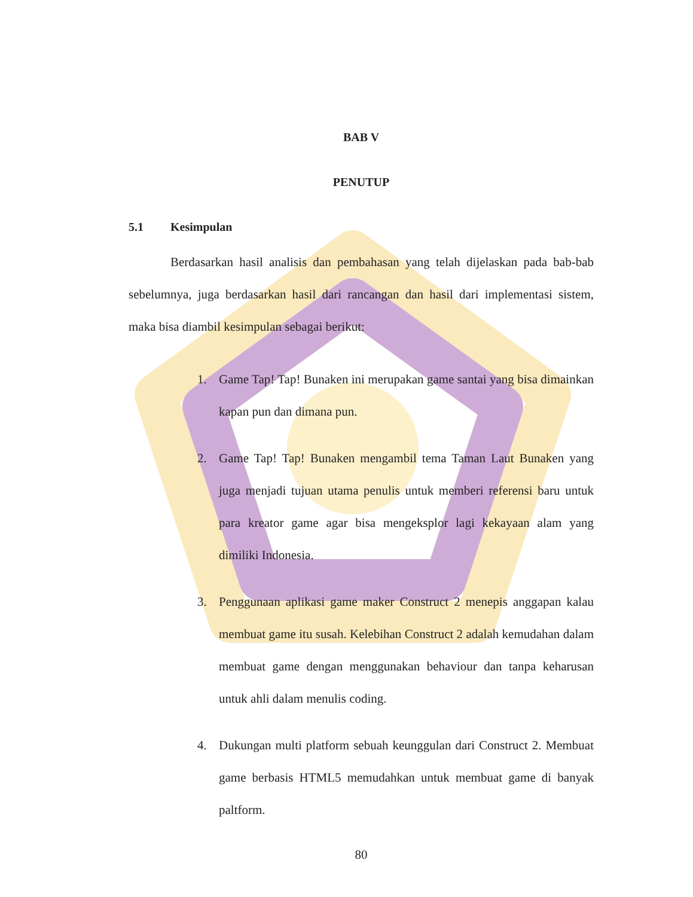BAB V
PENUTUP
5.1 Kesimpulan
Berdasarkan hasil analisis dan pembahasan yang telah dijelaskan pada bab-bab sebelumnya, juga berdasarkan hasil dari rancangan dan hasil dari implementasi sistem, maka bisa diambil kesimpulan sebagai berikut:
1. Game Tap! Tap! Bunaken ini merupakan game santai yang bisa dimainkan kapan pun dan dimana pun.
2. Game Tap! Tap! Bunaken mengambil tema Taman Laut Bunaken yang juga menjadi tujuan utama penulis untuk memberi referensi baru untuk para kreator game agar bisa mengeksplor lagi kekayaan alam yang dimiliki Indonesia.
3. Penggunaan aplikasi game maker Construct 2 menepis anggapan kalau membuat game itu susah. Kelebihan Construct 2 adalah kemudahan dalam membuat game dengan menggunakan behaviour dan tanpa keharusan untuk ahli dalam menulis coding.
4. Dukungan multi platform sebuah keunggulan dari Construct 2. Membuat game berbasis HTML5 memudahkan untuk membuat game di banyak paltform.
80